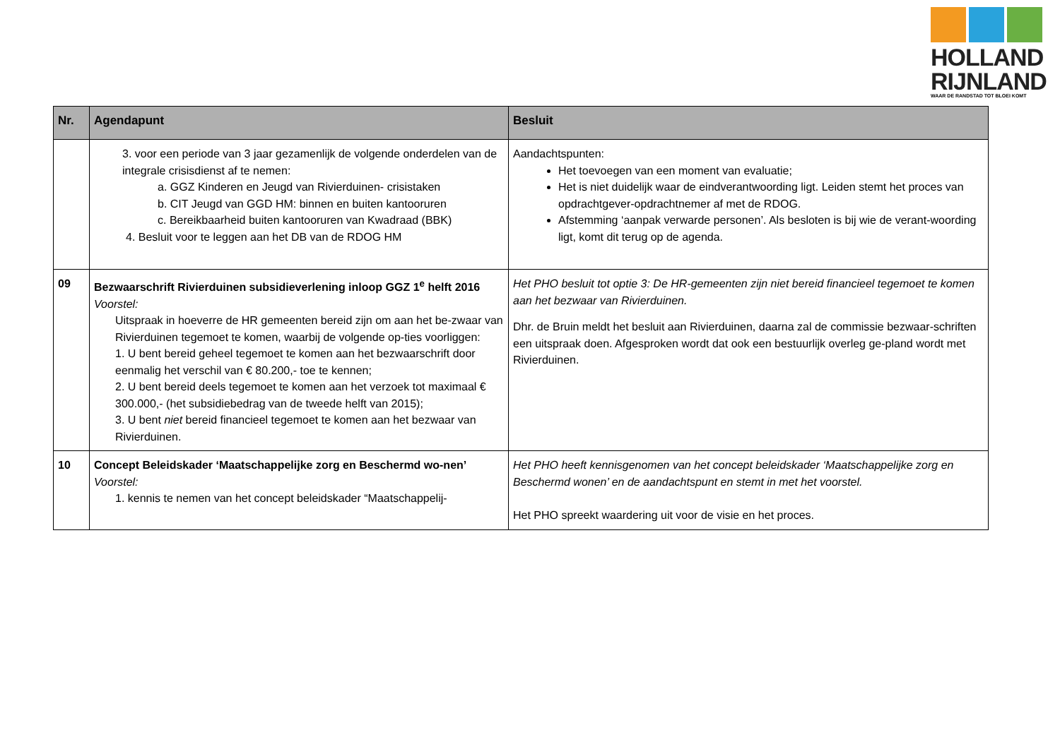HOLLAND
RIJNLAND
WAAR DE RANDSTAD TOT BLOEI KOMT
| Nr. | Agendapunt | Besluit |
| --- | --- | --- |
| | 3. voor een periode van 3 jaar gezamenlijk de volgende onderdelen van de integrale crisisdienst af te nemen: a. GGZ Kinderen en Jeugd van Rivierduinen- crisistaken b. CIT Jeugd van GGD HM: binnen en buiten kantooruren c. Bereikbaarheid buiten kantooruren van Kwadraad (BBK) 4. Besluit voor te leggen aan het DB van de RDOG HM | Aandachtspunten: Het toevoegen van een moment van evaluatie; Het is niet duidelijk waar de eindverantwoording ligt. Leiden stemt het proces van opdrachtgever-opdrachtnemer af met de RDOG. Afstemming ‘aanpak verwarde personen’. Als besloten is bij wie de verant-woording ligt, komt dit terug op de agenda. |
| 09 | Bezwaarschrift Rivierduinen subsidieverlening inloop GGZ 1<sup>e</sup> helft 2016 Voorstel: Uitspraak in hoeverre de HR gemeenten bereid zijn om aan het be-zwaar van Rivierduinen tegemoet te komen, waarbij de volgende op-ties voorliggen: 1. U bent bereid geheel tegemoet te komen aan het bezwaarschrift door eenmalig het verschil van € 80.200,- toe te kennen; 2. U bent bereid deels tegemoet te komen aan het verzoek tot maximaal € 300.000,- (het subsidiebedrag van de tweede helft van 2015); 3. U bent niet bereid financieel tegemoet te komen aan het bezwaar van Rivierduinen. | Het PHO besluit tot optie 3: De HR-gemeenten zijn niet bereid financieel tegemoet te komen aan het bezwaar van Rivierduinen. Dhr. de Bruin meldt het besluit aan Rivierduinen, daarna zal de commissie bezwaar-schriften een uitspraak doen. Afgesproken wordt dat ook een bestuurlijk overleg ge-pland wordt met Rivierduinen. |
| 10 | Concept Beleidskader ‘Maatschappelijke zorg en Beschermd wo-nen’ Voorstel: 1. kennis te nemen van het concept beleidskader “Maatschappelij- | Het PHO heeft kennisgenomen van het concept beleidskader ‘Maatschappelijke zorg en Beschermd wonen’ en de aandachtspunt en stemt in met het voorstel. Het PHO spreekt waardering uit voor de visie en het proces. |